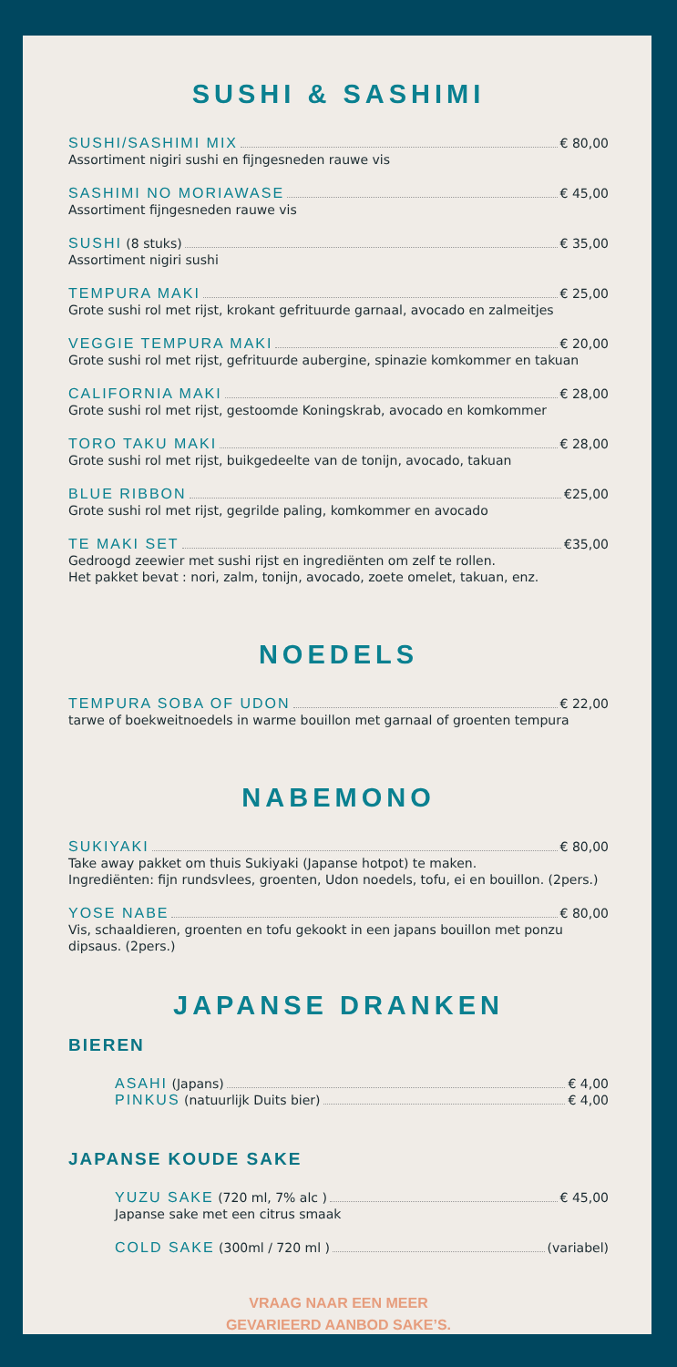SUSHI & SASHIMI
SUSHI/SASHIMI MIX € 80,00
Assortiment nigiri sushi en fijngesneden rauwe vis
SASHIMI NO MORIAWASE € 45,00
Assortiment fijngesneden rauwe vis
SUSHI (8 stuks) € 35,00
Assortiment nigiri sushi
TEMPURA MAKI € 25,00
Grote sushi rol met rijst, krokant gefrituurde garnaal, avocado en zalmeitjes
VEGGIE TEMPURA MAKI € 20,00
Grote sushi rol met rijst, gefrituurde aubergine, spinazie komkommer en takuan
CALIFORNIA MAKI € 28,00
Grote sushi rol met rijst, gestoomde Koningskrab, avocado en komkommer
TORO TAKU MAKI € 28,00
Grote sushi rol met rijst, buikgedeelte van de tonijn, avocado, takuan
BLUE RIBBON €25,00
Grote sushi rol met rijst, gegrilde paling, komkommer en avocado
TE MAKI SET €35,00
Gedroogd zeewier met sushi rijst en ingrediënten om zelf te rollen.
Het pakket bevat : nori, zalm, tonijn, avocado, zoete omelet, takuan, enz.
NOEDELS
TEMPURA SOBA OF UDON € 22,00
tarwe of boekweitnoedels in warme bouillon met garnaal of groenten tempura
NABEMONO
SUKIYAKI € 80,00
Take away pakket om thuis Sukiyaki (Japanse hotpot) te maken.
Ingrediënten: fijn rundsvlees, groenten, Udon noedels, tofu, ei en bouillon. (2pers.)
YOSE NABE € 80,00
Vis, schaaldieren, groenten en tofu gekookt in een japans bouillon met ponzu dipsaus. (2pers.)
JAPANSE DRANKEN
BIEREN
ASAHI (Japans) € 4,00
PINKUS (natuurlijk Duits bier) € 4,00
JAPANSE KOUDE SAKE
YUZU SAKE (720 ml, 7% alc ) € 45,00
Japanse sake met een citrus smaak
COLD SAKE (300ml / 720 ml ) (variabel)
VRAAG NAAR EEN MEER
GEVARIEERD AANBOD SAKE’S.